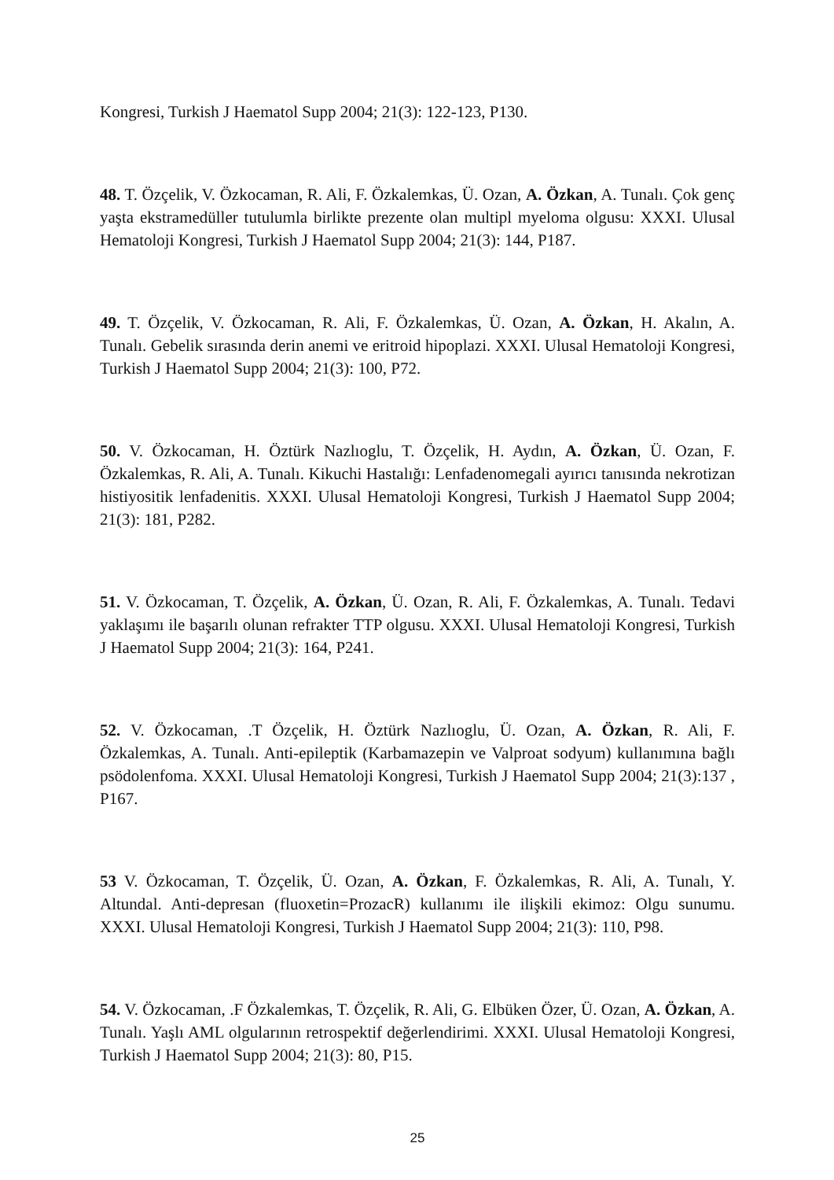Kongresi, Turkish J Haematol Supp 2004; 21(3): 122-123, P130.
48. T. Özçelik, V. Özkocaman, R. Ali, F. Özkalemkas, Ü. Ozan, A. Özkan, A. Tunalı. Çok genç yaşta ekstramedüller tutulumla birlikte prezente olan multipl myeloma olgusu: XXXI. Ulusal Hematoloji Kongresi, Turkish J Haematol Supp 2004; 21(3): 144, P187.
49. T. Özçelik, V. Özkocaman, R. Ali, F. Özkalemkas, Ü. Ozan, A. Özkan, H. Akalın, A. Tunalı. Gebelik sırasında derin anemi ve eritroid hipoplazi. XXXI. Ulusal Hematoloji Kongresi, Turkish J Haematol Supp 2004; 21(3): 100, P72.
50. V. Özkocaman, H. Öztürk Nazlıoglu, T. Özçelik, H. Aydın, A. Özkan, Ü. Ozan, F. Özkalemkas, R. Ali, A. Tunalı. Kikuchi Hastalığı: Lenfadenomegali ayırıcı tanısında nekrotizan histiyositik lenfadenitis. XXXI. Ulusal Hematoloji Kongresi, Turkish J Haematol Supp 2004; 21(3): 181, P282.
51. V. Özkocaman, T. Özçelik, A. Özkan, Ü. Ozan, R. Ali, F. Özkalemkas, A. Tunalı. Tedavi yaklaşımı ile başarılı olunan refrakter TTP olgusu. XXXI. Ulusal Hematoloji Kongresi, Turkish J Haematol Supp 2004; 21(3): 164, P241.
52. V. Özkocaman, .T Özçelik, H. Öztürk Nazlıoglu, Ü. Ozan, A. Özkan, R. Ali, F. Özkalemkas, A. Tunalı. Anti-epileptik (Karbamazepin ve Valproat sodyum) kullanımına bağlı psödolenfoma. XXXI. Ulusal Hematoloji Kongresi, Turkish J Haematol Supp 2004; 21(3):137 , P167.
53 V. Özkocaman, T. Özçelik, Ü. Ozan, A. Özkan, F. Özkalemkas, R. Ali, A. Tunalı, Y. Altundal. Anti-depresan (fluoxetin=ProzacR) kullanımı ile ilişkili ekimoz: Olgu sunumu. XXXI. Ulusal Hematoloji Kongresi, Turkish J Haematol Supp 2004; 21(3): 110, P98.
54. V. Özkocaman, .F Özkalemkas, T. Özçelik, R. Ali, G. Elbüken Özer, Ü. Ozan, A. Özkan, A. Tunalı. Yaşlı AML olgularının retrospektif değerlendirimi. XXXI. Ulusal Hematoloji Kongresi, Turkish J Haematol Supp 2004; 21(3): 80, P15.
25